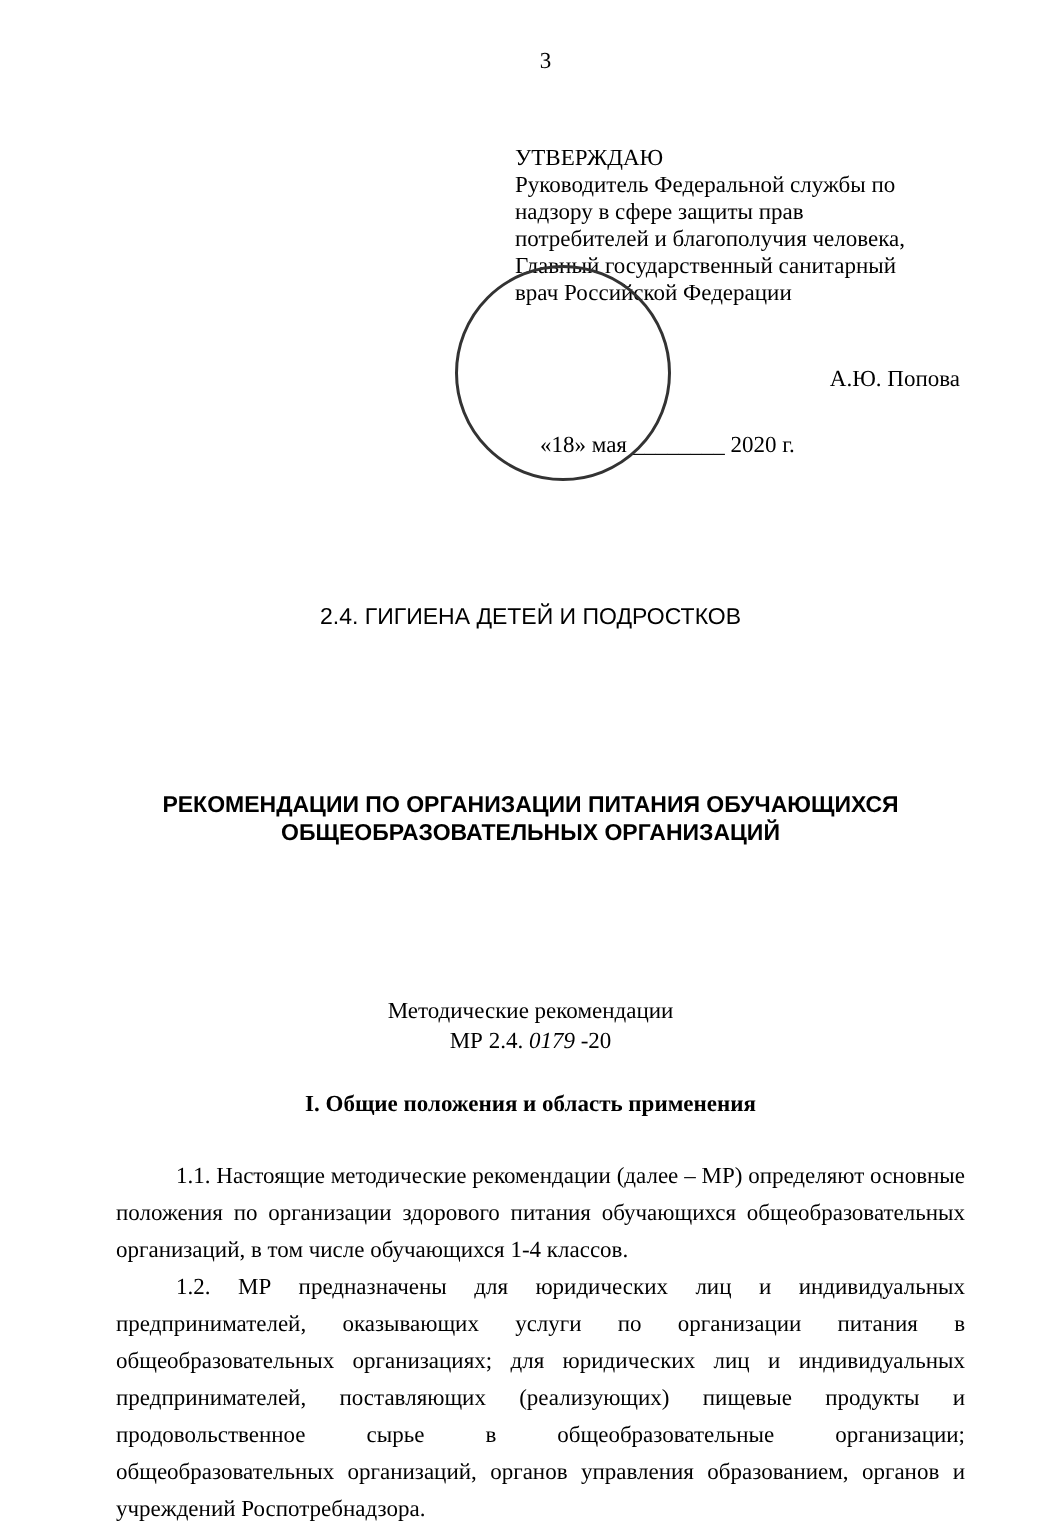3
УТВЕРЖДАЮ
Руководитель Федеральной службы по
надзору в сфере защиты прав
потребителей и благополучия человека,
Главный государственный санитарный
врач Российской Федерации
А.Ю. Попова
«18» мая ________ 2020 г.
2.4. ГИГИЕНА ДЕТЕЙ И ПОДРОСТКОВ
РЕКОМЕНДАЦИИ ПО ОРГАНИЗАЦИИ ПИТАНИЯ ОБУЧАЮЩИХСЯ
ОБЩЕОБРАЗОВАТЕЛЬНЫХ ОРГАНИЗАЦИЙ
Методические рекомендации
МР 2.4. 0179 -20
I. Общие положения и область применения
1.1. Настоящие методические рекомендации (далее – МР) определяют основные положения по организации здорового питания обучающихся общеобразовательных организаций, в том числе обучающихся 1-4 классов.
1.2. МР предназначены для юридических лиц и индивидуальных предпринимателей, оказывающих услуги по организации питания в общеобразовательных организациях; для юридических лиц и индивидуальных предпринимателей, поставляющих (реализующих) пищевые продукты и продовольственное сырье в общеобразовательные организации; общеобразовательных организаций, органов управления образованием, органов и учреждений Роспотребнадзора.